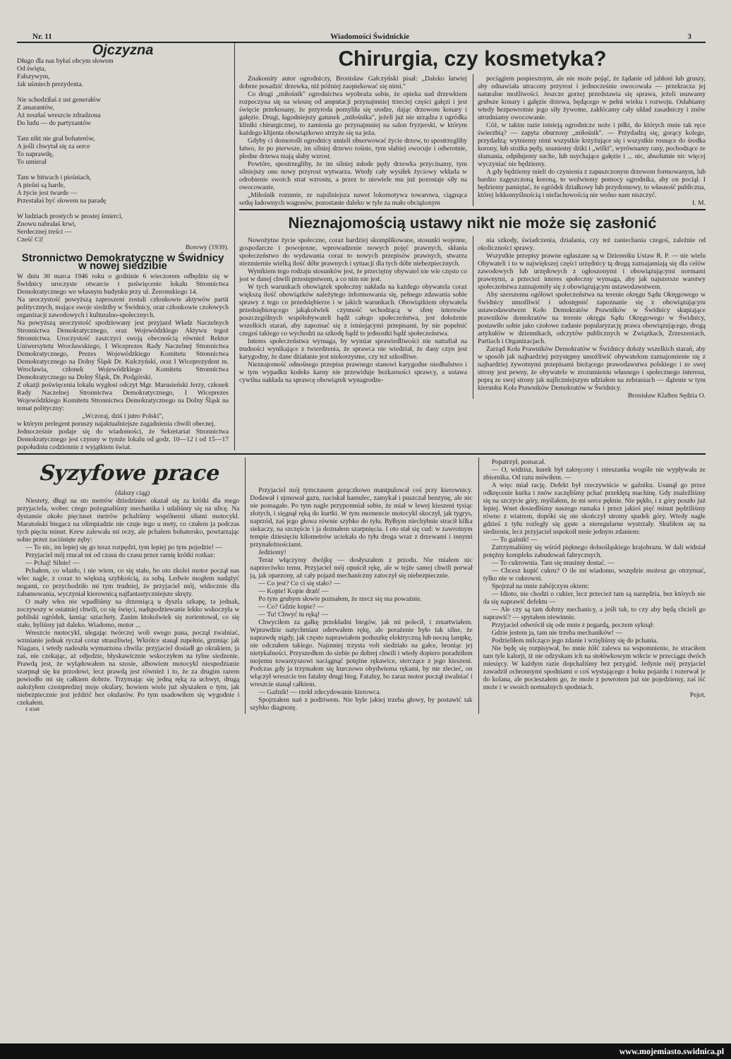Nr. 11 Wiadomości Świdnickie 3
Ojczyzna
Długo dla nas byłaś obcym słowem
Od święta,
Fałszywym,
Jak uśmiech prezydenta.
Nie schodziłaś z ust generałów
Z amarantów,
Aż zeszłaś wreszcie zdradzona
Do ludu — do partyzantów
Tam nikt nie grał bohaterów,
A jeśli chwytał się za serce
To naprawdę,
To umierał
Tam w bitwach i pieśniach,
A pieśni są harde,
A życie jest twarde —
Przestałaś być słowem na paradę
W ludziach prostych w prostej śmierci,
Znowu nabrałaś krwi,
Serdecznej treści —
Cześć Ci!
Borowy (1939).
Stronnictwo Demokratyczne w Świdnicy w nowej siedzibie
W dniu 30 marca 1946 roku o godzinie 6 wieczorem odbędzie się w Świdnicy uroczyste otwarcie i poświęcenie lokalu Stronnictwa Demokratycznego we własnym budynku przy ul. Żeromskiego 14.
Na uroczystość powyższą zaproszeni zostali członkowie aktywów partii politycznych, mające swoje siedziby w Świdnicy, oraz członkowie czołowych organizacji zawodowych i kulturalno-społecznych.
Na powyższą uroczystość spodziewany jest przyjazd Władz Naczelnych Stronnictwa Demokratycznego, oraz Wojewódzkiego Aktywu tegoż Stronnictwa. Uroczystość zaszczyci swoją obecnością również Rektor Uniwersytetu Wrocławskiego, I Wiceprezes Rady Naczelnej Stronnictwa Demokratycznego, Prezes Wojewódzkiego Komitetu Stronnictwa Demokratycznego na Dolny Śląsk Dr. Kulczyński, oraz I Wiceprezydent m. Wrocławia, członek Wojewódzkiego Komitetu Stronnictwa Demokratycznego na Dolny Śląsk, Dr. Podgórski.
Z okazji poświęcenia lokalu wygłosi odczyt Mgr. Marusieński Jerzy, członek Rady Naczelnej Stronnictwa Demokratycznego, I Wiceprezes Wojewódzkiego Komitetu Stronnictwa Demokratycznego na Dolny Śląsk na temat polityczny:
„Wczoraj, dziś i jutro Polski",
w którym prelegent poruszy najaktualniejsze zagadnienia chwili obecnej.
Jednocześnie podaje się do wiadomości, że Sekretariat Stronnictwa Demokratycznego jest czynny w tymże lokalu od godz. 10—12 i od 15—17 popołudniu codziennie z wyjątkiem świat.
Chirurgia, czy kosmetyka?
Znakomity autor ogrodniczy, Bronisław Gałczyński pisał: „Daleko łatwiej dobrze posadzić drzewka, niż później zaopiekować się nimi."
Co drugi „miłośnik" ogrodnictwa wyobraża sobie, że opieka nad drzewkiem rozpoczyna się na wiosnę od amputacji przynajmniej trzeciej części gałęzi i jest święcie przekonany, że przyroda pomyliła się srodze, dając drzewom konary i gałęzie. Drugi, łagodniejszy gatunek „miłośnika", jeżeli już nie urządza z ogródka kliniki chirurgicznej, to zamienia go przynajmniej na salon fryzjerski, w którym każdego klijenta obowiązkowo strzyże się na jeża.
Gdyby ci domorośli ogrodnicy umieli obserwować życie drzew, to spostrzegliby łatwo, że po pierwsze, im silniej drzewo rośnie, tym słabiej owocuje i odwrotnie, płodne drzewa mają słaby wzrost.
Powtóre, spostrzegliby, że im silniej młode pędy drzewka przycinamy, tym silniejszy ono nowy przyrost wytwarza. Wtedy cały wysiłek życiowy wkłada w odrobienie swoich strat wzrostu, a przez to niewiele mu już pozostaje siły na owocowanie.
„Miłośnik rozumie, ze najsilniejsza nawet lokomotywa towarowa, ciągnąca setkę ładownych wagonów, pozostanie daleko w tyle za mało obciążonym
pociągiem pospiesznym, ale nie może pojąć, że żądanie od jabłoni lub gruszy, aby odnawiała utracony przyrost i jednocześnie owocowała — przekracza jej naturalne możliwości. Jeszcze gorzej przedstawia się sprawa, jeżeli usuwamy grubsze konary i gałęzie drzewa, będącego w pełni wieku i rozwoju. Osłabiamy wtedy bezpowrotnie jego siły żywotne, zakłócamy cały układ zasadniczy i znów utrudniamy owocowanie.
Cóż, w takim razie istnieją ogrodnicze noże i piłki, do których mnie tak ręce świerzbią? — zapyta oburzony „miłośnik". — Przydadzą się, gorący kolego, przydadzą: wytniemy nimi wszystkie krzyżujące się i wszystkie rosnące do środka korony, lub stożka pędy, usuniemy dziki i „wilki", wyrównamy rany, pochodzące ze złamania, odpiłujemy suche, lub usychające gałęzie i ... nic, absolutnie nic więcej wyczyniać nie będziemy.
A gdy będziemy mieli do czynienia z zapuszczonym drzewem formowanym, lub bardzo zagęszczoną koroną, to weźwiemy pomocy ogrodnika, aby on pociął. I będziemy pamiętać, że ogródek działkowy lub przydomowy, to własność publiczna, której lekkomyślnością i niefachowością nie wolno nam niszczyć.
I. M.
Nieznajomością ustawy nikt nie może się zasłonić
Nowożytne życie społeczne, coraz bardziej skomplikowane, stosunki wojenne, gospodarcze i powojenne, wprowadzenie nowych pojęć prawnych, skłania społeczeństwo do wydawania coraz to nowych przepisów prawnych, stwarza niezmiernie wielką ilość dóbr prawnych i sytuacji dla tych dóbr niebezpiecznych.
Wynikiem tego rodzaju stosunków jest, że przeciętny obywatel nie wie często co jest w danej chwili przestępstwem, a co nim nie jest.
W tych warunkach obowiązek społeczny nakłada na każdego obywatela coraz większą ilość obowiązków należytego informowania się, pełnego zdawania sobie sprawy z tego co przedsiębierze i w jakich warunkach. Obowiązkiem obywatela przedsiębiorącego jakąkolwiek czynność wchodzącą w sferę interesów poszczególnych współobywateli bądź całego społeczeństwa, jest dołożenie wszelkich starań, aby zapoznać się z istniejącymi przepisami, by nie popełnić czegoś takiego co wychodzi na szkodę bądź to jednostki bądź społeczeństwa.
Interes społeczeństwa wymaga, by wymiar sprawiedliwości nie natrafiał na trudności wynikające z twierdzenia, że sprawca nie wiedział, że dany czyn jest karygodny, że dane działanie jest niekorzystne, czy też szkodliwe.
Nieznajomość odnośnego przepisu prawnego stanowi karygodne niedbalstwo i w tym wypadku kodeks karny nie przewiduje bezkarności sprawcy, a ustawa cywilna nakłada na sprawcę obowiązek wynagrodze-
nia szkody, świadczenia, działania, czy też zaniechania czegoś, zależnie od okoliczności sprawy.
Wszystkie przepisy prawne ogłaszane są w Dzienniku Ustaw R. P. — nie wielu Obywateli i to w największej części urzędnicy tą drogą zaznajamiają się dla celów zawodowych lub urzędowych z ogłoszonymi i obowiązującymi normami prawnymi, a przecież interes społeczny wymaga, aby jak najszersze warstwy społeczeństwa zaznajomiły się z obowiązującym ustawodawstwem.
Aby szerszemu ogółowi społeczeństwa na terenie okręgu Sądu Okręgowego w Świdnicy umożliwić i udostępnić zapoznanie się z obowiązującym ustawodawstwem Koło Demokratów Prawników w Świdnicy skupiające prawników demokratów na terenie okręgu Sądu Okręgowego w Świdnicy, postawiło sobie jako czołowe zadanie popularyzację prawa obowiązującego, drogą artykułów w dziennikach, odczytów publicznych w Związkach, Zrzeszeniach, Partiach i Organizacjach.
Zarząd Koła Prawników Demokratów w Świdnicy dołoży wszelkich starań, aby w sposób jak najbardziej przystępny umożliwić obywatelom zaznajomienie się z najbardziej żywotnymi przepisami bieżącego prawodawstwa polskiego i ze swej strony jest pewny, że obywatele w zrozumieniu własnego i społecznego interesu, poprą ze swej strony jak najliczniejszym udziałem na zebraniach — dążenie w tym kierunku Koła Prawników Demokratów w Świdnicy.
Bronisław Klaften Sędzia O.
Syzyfowe prace
(dalszy ciąg)
Niestety, długi na sto metrów dziedziniec okazał się za krótki dla mego przyjaciela, wobec czego pożegnaliśmy mechanika i udaliśmy się na ulicę. Na dystansie około pięciuset metrów pchaliśmy wspólnemi siłami motocykl. Maratoński biegacz na olimpiadzie nie czuje tego u mety, co czułem ja podczas tych pięciu minut. Krew zalewała mi oczy, ale pchałem bohatersko, powtarzając sobie przez zaciśnięte zęby:
— To nic, im lepiej się go teraz rozpędzi, tym lepiej po tym pojedzie! —
Przyjaciel mój rzucał mi od czasu do czasu przez ramię krótki rozkaz:
— Pchaj! Silnie! —
Pchałem, co wlazło, i nie wiem, co się stało, bo oto zkolei motor począł nas wlec nagle, z coraz to większą szybkością, za sobą. Ledwie mogłem nadążyć nogami, co przychodziło mi tym trudniej, że przyjaciel mój, widocznie dla zahamowania, wyczyniał kierownicą najfantastyczniejsze skręty.
O mały włos nie wpadliśmy na drzemiącą u dyszla szkapę, ta jednak, zoczywszy w ostatniej chwili, co się święci, nadspodziewanie lekko wskoczyła w pobliski ogródek, łamiąc sztachety. Zanim ktokolwiek się zorientował, co się stało, byliśmy już daleko. Wiadomo, motor ...
Wreszcie motocykl, ulegając twórczej woli swego pana, począł zwalniać, wzmianie jednak ryczał coraz straszliwiej. Wkrótce stanął zupełnie, grzmiąc jak Niagara, i wtedy nadeszła wymarzona chwila: przyjaciel dosiadł go okrakiem, ja zaś, nie czekając, aż odjedzie, błyskawicznie wskoczyłem na tylne siedzenie. Prawdą jest, że wylądowałem na szosie, albowiem motocykl niespodzianie szarpnął się ku przodowi, lecz prawdą jest również i to, że za drugim razem powiodło mi się całkiem dobrze. Trzymając się jedną ręką za uchwyt, drugą nałożyłem czempredzej moje okulary, bowiem wiele już słyszałem o tym, jak niebezpiecznie jest jeździć bez okularów. Po tym usadowiłem się wygodnie i czekałem.
F 8349
Przyjaciel mój tymczasem gorączkowo manipulował coś przy kierownicy. Dodawał i ujmował gazu, naciskał hamulec, zamykał i puszczał benzynę, ale nic nie pomagało. Po tym nagle przypomniał sobie, że miał w lewej kieszeni tysiąc złotych, i sięgnął ręką do kurtki. W tym momencie motocykl skoczył, jak tygrys, naprzód, zaś jego głowa równie szybko do tyłu. Byłbym niechybnie stracił kilka siekaczy, na szczęście i ja doznałem szarpnięcia. I oto stał się cud: w zawrotnym tempie dziesięciu kilometrów uciekała do tyłu droga wraz z drzewami i innymi przynależnościami.
Jedziemy!
Teraz włączymy dwójkę — dosłyszałem z przodu. Nie miałem nic naprzeciwko temu. Przyjaciel mój opuścił rękę, ale w tejże samej chwili porwał ją, jak oparzony, aż cały pojazd mechaniczny zatoczył się niebezpiecznie.
— Co jest? Co ci się stało? —
— Kopie! Kopie drań! —
Po tym grubym słowie poznałem, że rzecz się ma poważnie.
— Co? Gdzie kopie? —
— Tu! Chwyć tu ręką! —
Chwyciłem za gałkę przekładni biegów, jak mi polecił, i zmartwiałem. Wprawdzie natychmiast oderwałem rękę, ale porażenie było tak silne, że naprawdę nigdy, jak często naprawiałem poduszkę elektryczną lub nocną lampkę, nie odczułem takiego. Najmniej trzysta volt siedziało na gałce, broniąc jej nietykalności. Przyszedłem do siebie po dobrej chwili i wtedy dopiero poradziłem mojemu towarzyszowi naciągnąć potężne rękawice, sterczące z jego kieszeni. Podczas gdy ja trzymałem się kurczowo obydwiema rękami, by nie zlecieć, on włączył wreszcie ten fatalny drugi bieg. Fatalny, bo zaraz motor począł zwalniać i wreszcie stanął całkiem.
— Gaźnik! — rzekł zdecydowanie kierowca.
Spojrzałem nań z podziwem. Nie byle jakiej trzeba głowy, by postawić tak szybko diagnozę.
Popatrzył, pomacał.
— O, widzisz, kurek był zakręcony i mieszanka wogóle nie wypływała ze zbiornika. Od razu mówiłem. —
A więc miał rację. Defekt był rzeczywiście w gaźniku. Usunął go przez odkręcenie kurka i znów zaczęliśmy pchać przeklętą machinę. Gdy znaleźliśmy się na szczycie góry, myślałem, że mi serce pęknie. Nie pękło, i z góry poszło już lepiej. Wnet dosiedliśmy naszego rumaka i przez jakieś pięć minut pędziliśmy równo z wiatrem, dopóki się nie skończył stromy spadek góry. Wtedy nagle gdzieś z tyłu rozległy się gęste a nieregularne wystrzały. Skuliłem się na siedzeniu, lecz przyjaciel uspokoił mnie jednym zdaniem:
— To gaźnik! —
Zatrzymaliśmy się wśród pięknego dolnośląskiego krajobrazu. W dali widniał potężny kompleks zabudowań fabrycznych.
— To cukrownia. Tam się musimy dostać. —
— Chcesz kupić cukru? O ile mi wiadomo, wszędzie możesz go otrzymać, tylko nie w cukrowni.
Spojrzał na mnie zabójczym okiem:
— Idioto, nie chodzi o cukier, lecz przecież tam są narzędzia, bez których nie da się naprawić defektu —
— Ale czy są tam dobrzy mechanicy, a jeśli tak, to czy aby będą chcieli go naprawić? — spytałem niewinnie.
Przyjaciel odwrócił się ode mnie z pogardą, poczem syknął:
Gdzie jestem ja, tam nie trzeba mechaników! —
Podzieliłem milcząco jego zdanie i wzięliśmy się do pchania.
Nie będę się rozpisywał, bo mnie żółć zalewa na wspomnienie, że straciłem tam tyle kalorji, iż nie odzyskam ich na stołówkowym wikcie w przeciągu dwóch miesięcy. W każdym razie dopchaliśmy bez przygód. Jedynie mój przyjaciel zawadził ochronnymi spodniami o coś wystającego z boku pojazdu i rozerwał je do kolana, ale pocieszałem go, że może z powrotem już nie pojedziemy, zaś iść może i w swoich normalnych spodniach.
Pejot.
www.mojemiasto.swidnica.pl